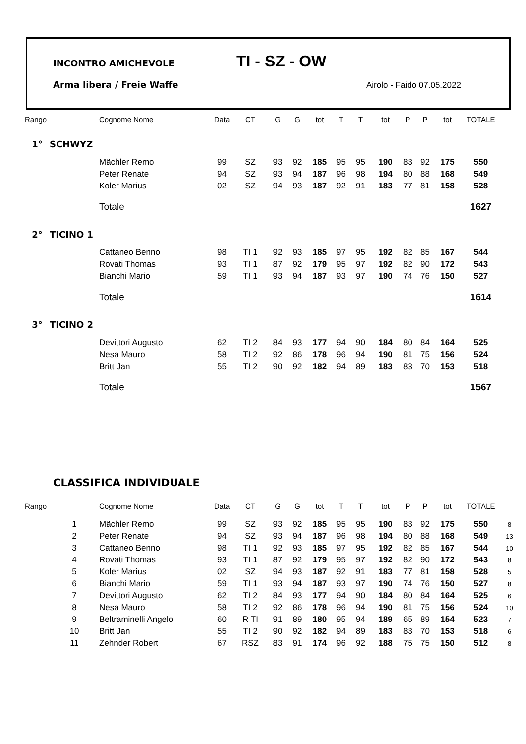INCONTRO AMICHEVOLE TI - SZ - OW
Arma libera / Freie Waffe Airolo - Faido 07.05.2022
| Rango | | Cognome Nome | Data | CT | G | G | tot | T | T | tot | P | P | tot | TOTALE |
| --- | --- | --- | --- | --- | --- | --- | --- | --- | --- | --- | --- | --- | --- | --- |
| 1° | SCHWYZ | | | | | | | | | | | | | |
| | | Mächler Remo | 99 | SZ | 93 | 92 | 185 | 95 | 95 | 190 | 83 | 92 | 175 | 550 |
| | | Peter Renate | 94 | SZ | 93 | 94 | 187 | 96 | 98 | 194 | 80 | 88 | 168 | 549 |
| | | Koler Marius | 02 | SZ | 94 | 93 | 187 | 92 | 91 | 183 | 77 | 81 | 158 | 528 |
| | | Totale | | | | | | | | | | | | 1627 |
| 2° | TICINO 1 | | | | | | | | | | | | | |
| | | Cattaneo Benno | 98 | TI 1 | 92 | 93 | 185 | 97 | 95 | 192 | 82 | 85 | 167 | 544 |
| | | Rovati Thomas | 93 | TI 1 | 87 | 92 | 179 | 95 | 97 | 192 | 82 | 90 | 172 | 543 |
| | | Bianchi Mario | 59 | TI 1 | 93 | 94 | 187 | 93 | 97 | 190 | 74 | 76 | 150 | 527 |
| | | Totale | | | | | | | | | | | | 1614 |
| 3° | TICINO 2 | | | | | | | | | | | | | |
| | | Devittori Augusto | 62 | TI 2 | 84 | 93 | 177 | 94 | 90 | 184 | 80 | 84 | 164 | 525 |
| | | Nesa Mauro | 58 | TI 2 | 92 | 86 | 178 | 96 | 94 | 190 | 81 | 75 | 156 | 524 |
| | | Britt Jan | 55 | TI 2 | 90 | 92 | 182 | 94 | 89 | 183 | 83 | 70 | 153 | 518 |
| | | Totale | | | | | | | | | | | | 1567 |
CLASSIFICA INDIVIDUALE
| Rango | | Cognome Nome | Data | CT | G | G | tot | T | T | tot | P | P | tot | TOTALE | |
| --- | --- | --- | --- | --- | --- | --- | --- | --- | --- | --- | --- | --- | --- | --- | --- |
| | 1 | Mächler Remo | 99 | SZ | 93 | 92 | 185 | 95 | 95 | 190 | 83 | 92 | 175 | 550 | 8 |
| | 2 | Peter Renate | 94 | SZ | 93 | 94 | 187 | 96 | 98 | 194 | 80 | 88 | 168 | 549 | 13 |
| | 3 | Cattaneo Benno | 98 | TI 1 | 92 | 93 | 185 | 97 | 95 | 192 | 82 | 85 | 167 | 544 | 10 |
| | 4 | Rovati Thomas | 93 | TI 1 | 87 | 92 | 179 | 95 | 97 | 192 | 82 | 90 | 172 | 543 | 8 |
| | 5 | Koler Marius | 02 | SZ | 94 | 93 | 187 | 92 | 91 | 183 | 77 | 81 | 158 | 528 | 5 |
| | 6 | Bianchi Mario | 59 | TI 1 | 93 | 94 | 187 | 93 | 97 | 190 | 74 | 76 | 150 | 527 | 8 |
| | 7 | Devittori Augusto | 62 | TI 2 | 84 | 93 | 177 | 94 | 90 | 184 | 80 | 84 | 164 | 525 | 6 |
| | 8 | Nesa Mauro | 58 | TI 2 | 92 | 86 | 178 | 96 | 94 | 190 | 81 | 75 | 156 | 524 | 10 |
| | 9 | Beltraminelli Angelo | 60 | R TI | 91 | 89 | 180 | 95 | 94 | 189 | 65 | 89 | 154 | 523 | 7 |
| | 10 | Britt Jan | 55 | TI 2 | 90 | 92 | 182 | 94 | 89 | 183 | 83 | 70 | 153 | 518 | 6 |
| | 11 | Zehnder Robert | 67 | RSZ | 83 | 91 | 174 | 96 | 92 | 188 | 75 | 75 | 150 | 512 | 8 |